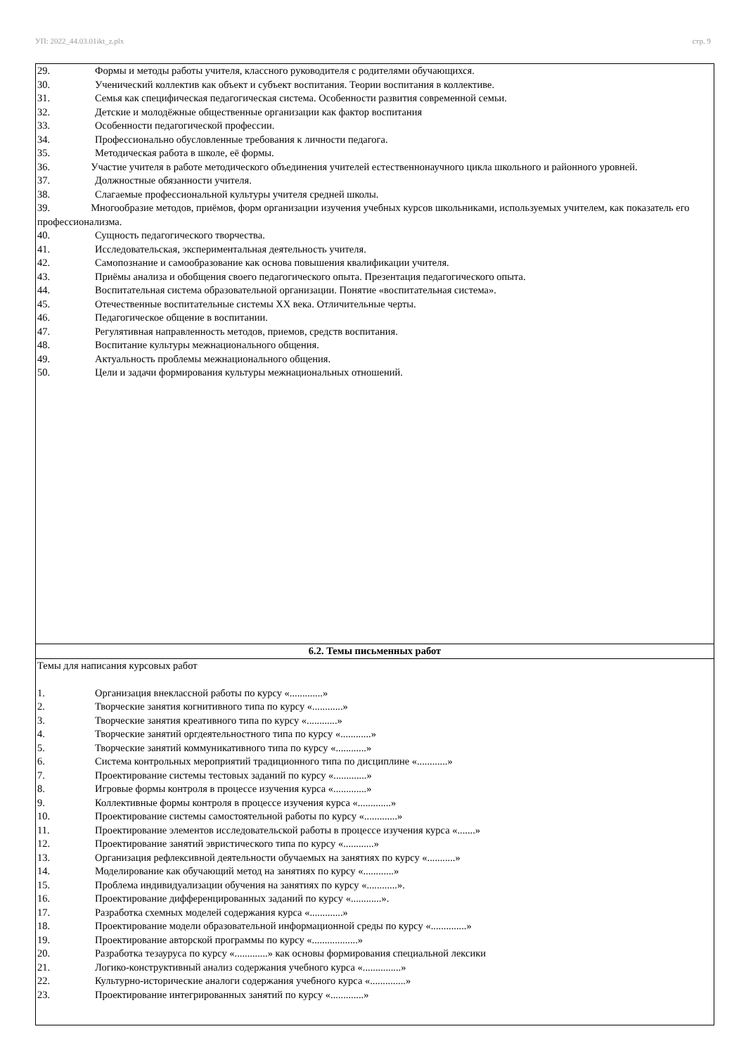УП: 2022_44.03.01ikt_z.plx стр. 9
| 29. Формы и методы работы учителя, классного руководителя с родителями обучающихся. 30. Ученический коллектив как объект и субъект воспитания. Теории воспитания в коллективе. 31. Семья как специфическая педагогическая система. Особенности развития современной семьи. 32. Детские и молодёжные общественные организации как фактор воспитания 33. Особенности педагогической профессии. 34. Профессионально обусловленные требования к личности педагога. 35. Методическая работа в школе, её формы. 36. Участие учителя в работе методического объединения учителей естественнонаучного цикла школьного и районного уровней. 37. Должностные обязанности учителя. 38. Слагаемые профессиональной культуры учителя средней школы. 39. Многообразие методов, приёмов, форм организации изучения учебных курсов школьниками, используемых учителем, как показатель его профессионализма. 40. Сущность педагогического творчества. 41. Исследовательская, экспериментальная деятельность учителя. 42. Самопознание и самообразование как основа повышения квалификации учителя. 43. Приёмы анализа и обобщения своего педагогического опыта. Презентация педагогического опыта. 44. Воспитательная система образовательной организации. Понятие «воспитательная система». 45. Отечественные воспитательные системы XX века. Отличительные черты. 46. Педагогическое общение в воспитании. 47. Регулятивная направленность методов, приемов, средств воспитания. 48. Воспитание культуры межнационального общения. 49. Актуальность проблемы межнационального общения. 50. Цели и задачи формирования культуры межнациональных отношений. |
| 6.2. Темы письменных работ |
| Темы для написания курсовых работ 1. Организация внеклассной работы по курсу «.............» 2. Творческие занятия когнитивного типа по курсу «............» 3. Творческие занятия креативного типа по курсу «............» 4. Творческие занятий оргдеятельностного типа по курсу «............» 5. Творческие занятий коммуникативного типа по курсу «............» 6. Система контрольных мероприятий традиционного типа по дисциплине «............» 7. Проектирование системы тестовых заданий по курсу «.............» 8. Игровые формы контроля в процессе изучения курса «.............» 9. Коллективные формы контроля в процессе изучения курса «.............» 10. Проектирование системы самостоятельной работы по курсу «.............» 11. Проектирование элементов исследовательской работы в процессе изучения курса «.......» 12. Проектирование занятий эвристического типа по курсу «............» 13. Организация рефлексивной деятельности обучаемых на занятиях по курсу «...........» 14. Моделирование как обучающий метод на занятиях по курсу «............» 15. Проблема индивидуализации обучения на занятиях по курсу «............». 16. Проектирование дифференцированных заданий по курсу «............». 17. Разработка схемных моделей содержания курса «.............» 18. Проектирование модели образовательной информационной среды по курсу «..............» 19. Проектирование авторской программы по курсу «..................» 20. Разработка тезауруса по курсу «.............» как основы формирования специальной лексики 21. Логико-конструктивный анализ содержания учебного курса «...............» 22. Культурно-исторические аналоги содержания учебного курса «..............» 23. Проектирование интегрированных занятий по курсу «.............» |